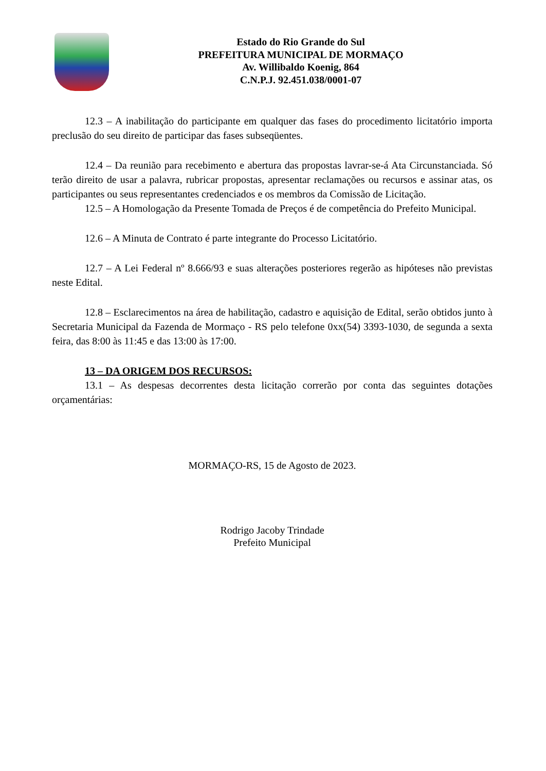Estado do Rio Grande do Sul
PREFEITURA MUNICIPAL DE MORMAÇO
Av. Willibaldo Koenig, 864
C.N.P.J. 92.451.038/0001-07
12.3 – A inabilitação do participante em qualquer das fases do procedimento licitatório importa preclusão do seu direito de participar das fases subseqüentes.
12.4 – Da reunião para recebimento e abertura das propostas lavrar-se-á Ata Circunstanciada. Só terão direito de usar a palavra, rubricar propostas, apresentar reclamações ou recursos e assinar atas, os participantes ou seus representantes credenciados e os membros da Comissão de Licitação.
12.5 – A Homologação da Presente Tomada de Preços é de competência do Prefeito Municipal.
12.6 – A Minuta de Contrato é parte integrante do Processo Licitatório.
12.7 – A Lei Federal nº 8.666/93 e suas alterações posteriores regerão as hipóteses não previstas neste Edital.
12.8 – Esclarecimentos na área de habilitação, cadastro e aquisição de Edital, serão obtidos junto à Secretaria Municipal da Fazenda de Mormaço - RS pelo telefone 0xx(54) 3393-1030, de segunda a sexta feira, das 8:00 às 11:45 e das 13:00 às 17:00.
13 – DA ORIGEM DOS RECURSOS:
13.1 – As despesas decorrentes desta licitação correrão por conta das seguintes dotações orçamentárias:
MORMAÇO-RS, 15 de Agosto de 2023.
Rodrigo Jacoby Trindade
Prefeito Municipal